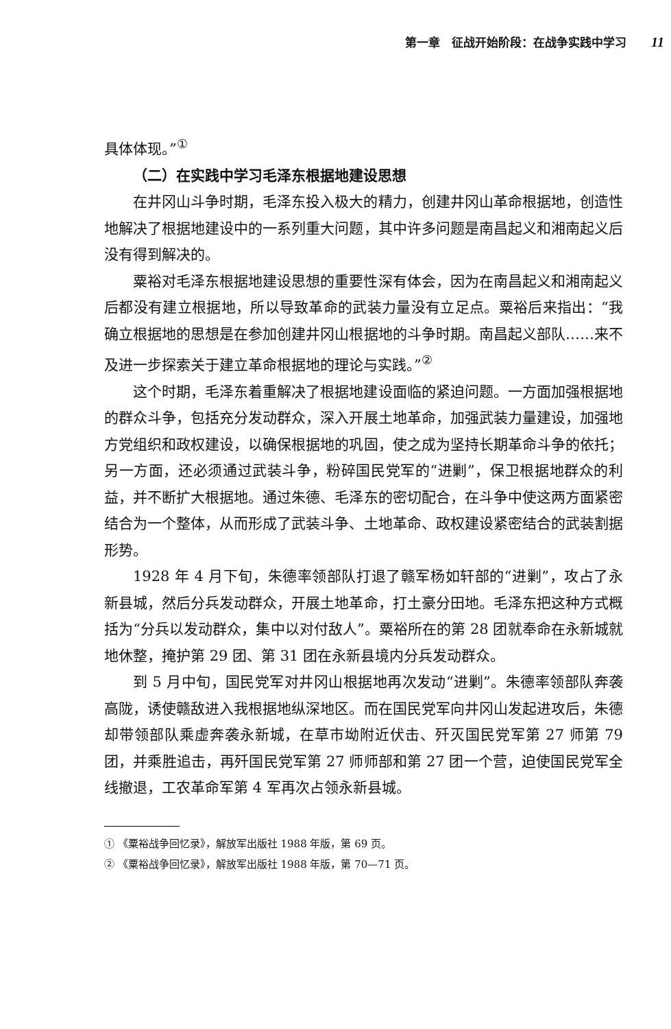第一章　征战开始阶段：在战争实践中学习 11
具体体现。”<sup>①</sup>
（二）在实践中学习毛泽东根据地建设思想
在井冈山斗争时期，毛泽东投入极大的精力，创建井冈山革命根据地，创造性地解决了根据地建设中的一系列重大问题，其中许多问题是南昌起义和湘南起义后没有得到解决的。
粟裕对毛泽东根据地建设思想的重要性深有体会，因为在南昌起义和湘南起义后都没有建立根据地，所以导致革命的武装力量没有立足点。粟裕后来指出：“我确立根据地的思想是在参加创建井冈山根据地的斗争时期。南昌起义部队……来不及进一步探索关于建立革命根据地的理论与实践。”<sup>②</sup>
这个时期，毛泽东着重解决了根据地建设面临的紧迫问题。一方面加强根据地的群众斗争，包括充分发动群众，深入开展土地革命，加强武装力量建设，加强地方党组织和政权建设，以确保根据地的巩固，使之成为坚持长期革命斗争的依托；另一方面，还必须通过武装斗争，粉碎国民党军的“进剿”，保卫根据地群众的利益，并不断扩大根据地。通过朱德、毛泽东的密切配合，在斗争中使这两方面紧密结合为一个整体，从而形成了武装斗争、土地革命、政权建设紧密结合的武装割据形势。
1928 年 4 月下旬，朱德率领部队打退了赣军杨如轩部的“进剿”，攻占了永新县城，然后分兵发动群众，开展土地革命，打土豪分田地。毛泽东把这种方式概括为“分兵以发动群众，集中以对付敌人”。粟裕所在的第 28 团就奉命在永新城就地休整，掩护第 29 团、第 31 团在永新县境内分兵发动群众。
到 5 月中旬，国民党军对井冈山根据地再次发动“进剿”。朱德率领部队奔袭高陇，诱使赣敌进入我根据地纵深地区。而在国民党军向井冈山发起进攻后，朱德却带领部队乘虚奔袭永新城，在草市坳附近伏击、歼灭国民党军第 27 师第 79 团，并乘胜追击，再歼国民党军第 27 师师部和第 27 团一个营，迫使国民党军全线撤退，工农革命军第 4 军再次占领永新县城。
① 《粟裕战争回忆录》，解放军出版社 1988 年版，第 69 页。
② 《粟裕战争回忆录》，解放军出版社 1988 年版，第 70—71 页。